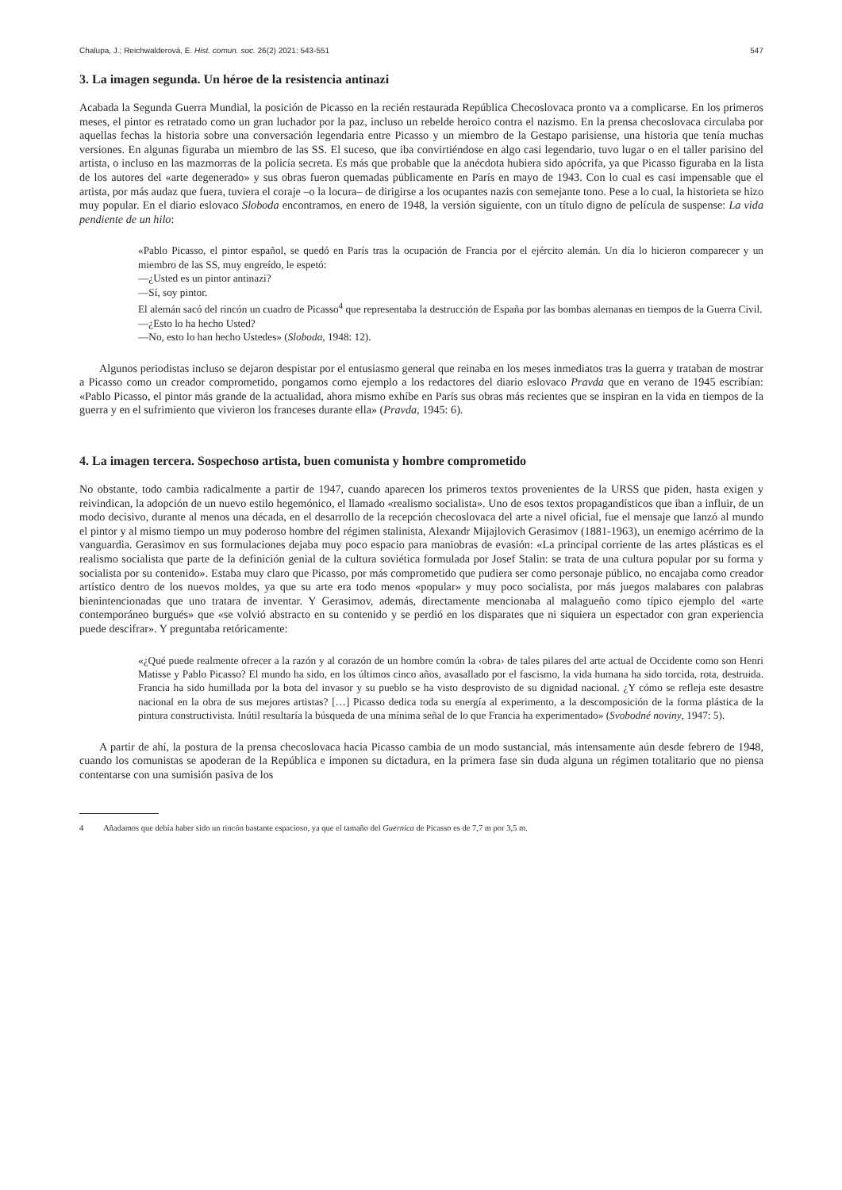Chalupa, J.; Reichwalderová, E. Hist. comun. soc. 26(2) 2021: 543-551 547
3. La imagen segunda. Un héroe de la resistencia antinazi
Acabada la Segunda Guerra Mundial, la posición de Picasso en la recién restaurada República Checoslovaca pronto va a complicarse. En los primeros meses, el pintor es retratado como un gran luchador por la paz, incluso un rebelde heroico contra el nazismo. En la prensa checoslovaca circulaba por aquellas fechas la historia sobre una conversación legendaria entre Picasso y un miembro de la Gestapo parisiense, una historia que tenía muchas versiones. En algunas figuraba un miembro de las SS. El suceso, que iba convirtiéndose en algo casi legendario, tuvo lugar o en el taller parisino del artista, o incluso en las mazmorras de la policía secreta. Es más que probable que la anécdota hubiera sido apócrifa, ya que Picasso figuraba en la lista de los autores del «arte degenerado» y sus obras fueron quemadas públicamente en París en mayo de 1943. Con lo cual es casi impensable que el artista, por más audaz que fuera, tuviera el coraje –o la locura– de dirigirse a los ocupantes nazis con semejante tono. Pese a lo cual, la historieta se hizo muy popular. En el diario eslovaco Sloboda encontramos, en enero de 1948, la versión siguiente, con un título digno de película de suspense: La vida pendiente de un hilo:
«Pablo Picasso, el pintor español, se quedó en París tras la ocupación de Francia por el ejército alemán. Un día lo hicieron comparecer y un miembro de las SS, muy engreído, le espetó:
—¿Usted es un pintor antinazi?
—Sí, soy pintor.
El alemán sacó del rincón un cuadro de Picasso<sup>4</sup> que representaba la destrucción de España por las bombas alemanas en tiempos de la Guerra Civil.
—¿Esto lo ha hecho Usted?
—No, esto lo han hecho Ustedes» (Sloboda, 1948: 12).
Algunos periodistas incluso se dejaron despistar por el entusiasmo general que reinaba en los meses inmediatos tras la guerra y trataban de mostrar a Picasso como un creador comprometido, pongamos como ejemplo a los redactores del diario eslovaco Pravda que en verano de 1945 escribían: «Pablo Picasso, el pintor más grande de la actualidad, ahora mismo exhíbe en París sus obras más recientes que se inspiran en la vida en tiempos de la guerra y en el sufrimiento que vivieron los franceses durante ella» (Pravda, 1945: 6).
4. La imagen tercera. Sospechoso artista, buen comunista y hombre comprometido
No obstante, todo cambia radicalmente a partir de 1947, cuando aparecen los primeros textos provenientes de la URSS que piden, hasta exigen y reivindican, la adopción de un nuevo estilo hegemónico, el llamado «realismo socialista». Uno de esos textos propagandísticos que iban a influir, de un modo decisivo, durante al menos una década, en el desarrollo de la recepción checoslovaca del arte a nivel oficial, fue el mensaje que lanzó al mundo el pintor y al mismo tiempo un muy poderoso hombre del régimen stalinista, Alexandr Mijajlovich Gerasimov (1881-1963), un enemigo acérrimo de la vanguardia. Gerasimov en sus formulaciones dejaba muy poco espacio para maniobras de evasión: «La principal corriente de las artes plásticas es el realismo socialista que parte de la definición genial de la cultura soviética formulada por Josef Stalin: se trata de una cultura popular por su forma y socialista por su contenido». Estaba muy claro que Picasso, por más comprometido que pudiera ser como personaje público, no encajaba como creador artístico dentro de los nuevos moldes, ya que su arte era todo menos «popular» y muy poco socialista, por más juegos malabares con palabras bienintencionadas que uno tratara de inventar. Y Gerasimov, además, directamente mencionaba al malagueño como típico ejemplo del «arte contemporáneo burgués» que «se volvió abstracto en su contenido y se perdió en los disparates que ni siquiera un espectador con gran experiencia puede descifrar». Y preguntaba retóricamente:
«¿Qué puede realmente ofrecer a la razón y al corazón de un hombre común la ‹obra› de tales pilares del arte actual de Occidente como son Henri Matisse y Pablo Picasso? El mundo ha sido, en los últimos cinco años, avasallado por el fascismo, la vida humana ha sido torcida, rota, destruida. Francia ha sido humillada por la bota del invasor y su pueblo se ha visto desprovisto de su dignidad nacional. ¿Y cómo se refleja este desastre nacional en la obra de sus mejores artistas? […] Picasso dedica toda su energía al experimento, a la descomposición de la forma plástica de la pintura constructivista. Inútil resultaría la búsqueda de una mínima señal de lo que Francia ha experimentado» (Svobodné noviny, 1947: 5).
A partir de ahí, la postura de la prensa checoslovaca hacia Picasso cambia de un modo sustancial, más intensamente aún desde febrero de 1948, cuando los comunistas se apoderan de la República e imponen su dictadura, en la primera fase sin duda alguna un régimen totalitario que no piensa contentarse con una sumisión pasiva de los
4 Añadamos que debía haber sido un rincón bastante espacioso, ya que el tamaño del Guernica de Picasso es de 7,7 m por 3,5 m.